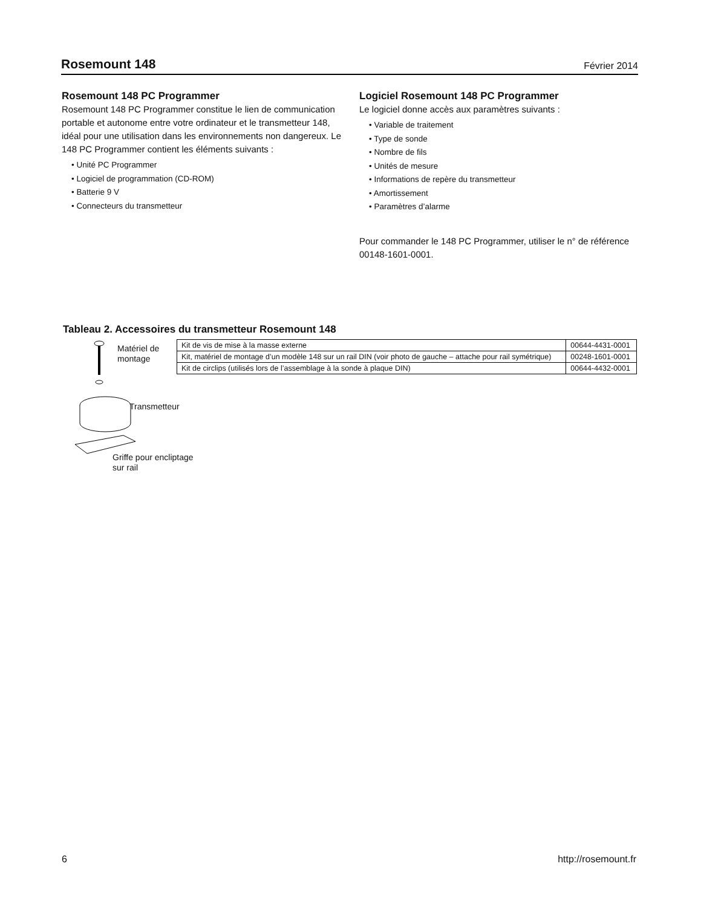Rosemount 148
Février 2014
Rosemount 148 PC Programmer
Rosemount 148 PC Programmer constitue le lien de communication portable et autonome entre votre ordinateur et le transmetteur 148, idéal pour une utilisation dans les environnements non dangereux. Le 148 PC Programmer contient les éléments suivants :
• Unité PC Programmer
• Logiciel de programmation (CD-ROM)
• Batterie 9 V
• Connecteurs du transmetteur
Logiciel Rosemount 148 PC Programmer
Le logiciel donne accès aux paramètres suivants :
• Variable de traitement
• Type de sonde
• Nombre de fils
• Unités de mesure
• Informations de repère du transmetteur
• Amortissement
• Paramètres d’alarme
Pour commander le 148 PC Programmer, utiliser le n° de référence 00148-1601-0001.
Tableau 2. Accessoires du transmetteur Rosemount 148
Matériel de
montage
Transmetteur
Griffe pour encliptage
sur rail
| Kit de vis de mise à la masse externe | 00644-4431-0001 |
| Kit, matériel de montage d’un modèle 148 sur un rail DIN (voir photo de gauche – attache pour rail symétrique) | 00248-1601-0001 |
| Kit de circlips (utilisés lors de l’assemblage à la sonde à plaque DIN) | 00644-4432-0001 |
6 http://rosemount.fr